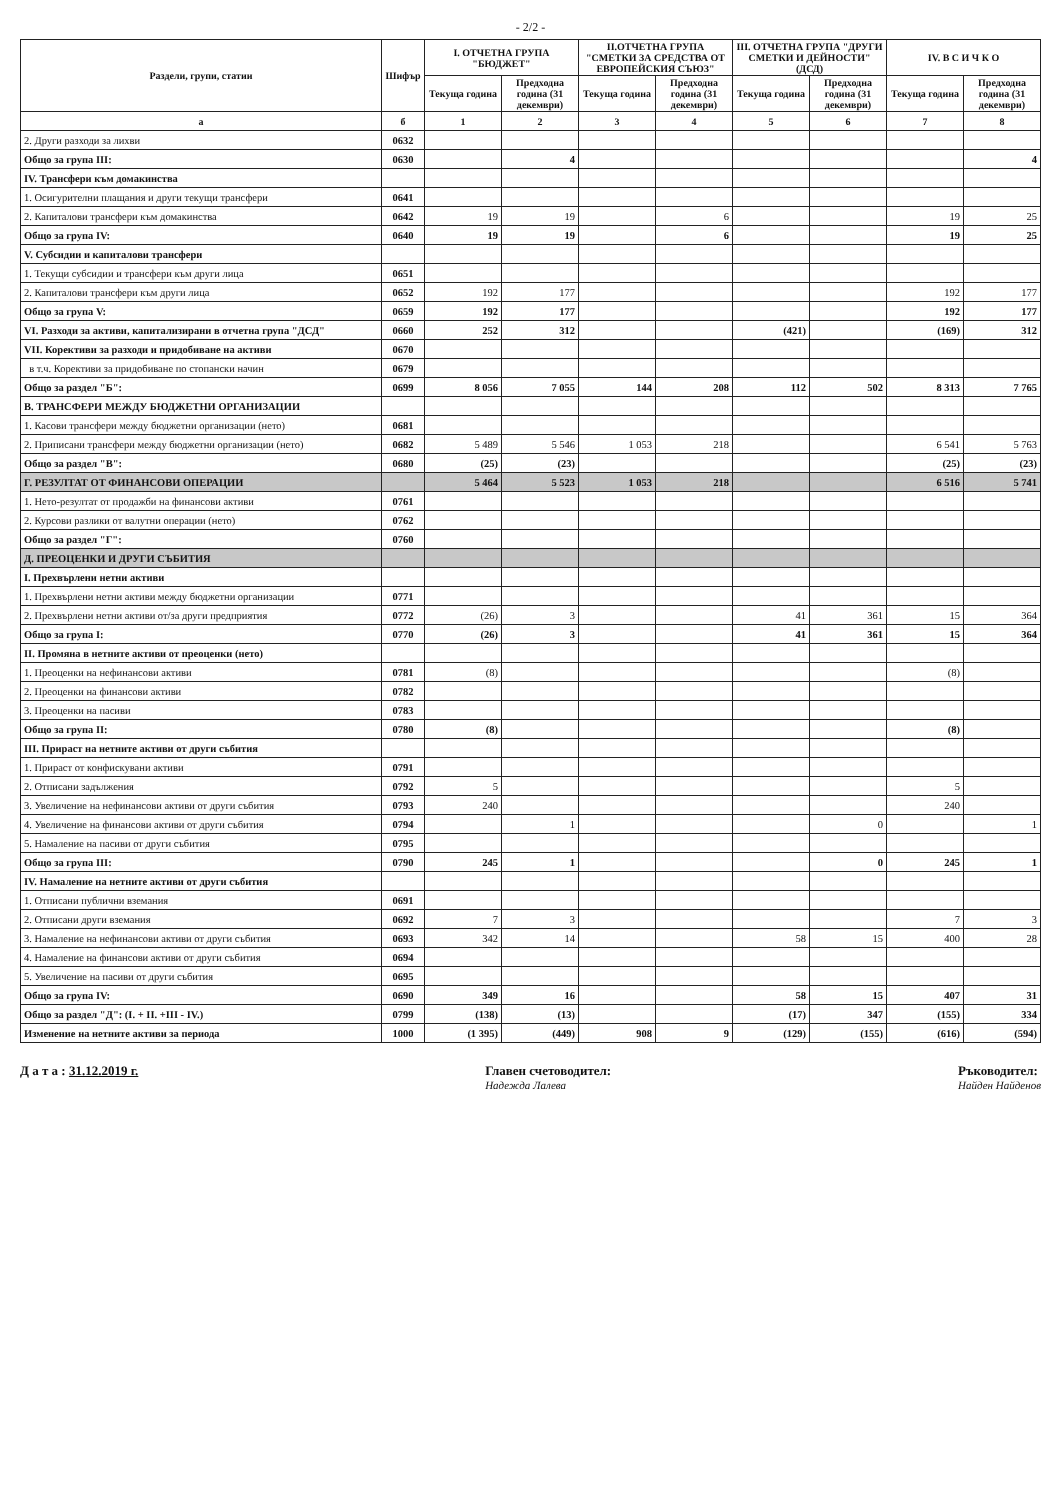- 2/2 -
| Раздели, групи, статии | Шифър | I. ОТЧЕТНА ГРУПА "БЮДЖЕТ" | | II.ОТЧЕТНА ГРУПА "СМЕТКИ ЗА СРЕДСТВА ОТ ЕВРОПЕЙСКИЯ СЪЮЗ" | | III. ОТЧЕТНА ГРУПА "ДРУГИ СМЕТКИ И ДЕЙНОСТИ" (ДСД) | | IV. В С И Ч К О | |
| --- | --- | --- | --- | --- | --- | --- | --- | --- | --- |
| | | Текуща година | Предходна година (31 декември) | Текуща година | Предходна година (31 декември) | Текуща година | Предходна година (31 декември) | Текуща година | Предходна година (31 декември) |
| а | б | 1 | 2 | 3 | 4 | 5 | 6 | 7 | 8 |
| 2. Други разходи за лихви | 0632 | | | | | | | | |
| Общо за група III: | 0630 | | 4 | | | | | | 4 |
| IV. Трансфери към домакинства | | | | | | | | | |
| 1. Осигурителни плащания и други текущи трансфери | 0641 | | | | | | | | |
| 2. Капиталови трансфери към домакинства | 0642 | 19 | 19 | | 6 | | | 19 | 25 |
| Общо за група IV: | 0640 | 19 | 19 | | 6 | | | 19 | 25 |
| V. Субсидии и капиталови трансфери | | | | | | | | | |
| 1. Текущи субсидии и трансфери към други лица | 0651 | | | | | | | | |
| 2. Капиталови трансфери към други лица | 0652 | 192 | 177 | | | | | 192 | 177 |
| Общо за група V: | 0659 | 192 | 177 | | | | | 192 | 177 |
| VI. Разходи за активи, капитализирани в отчетна група "ДСД" | 0660 | 252 | 312 | | | (421) | | (169) | 312 |
| VII. Корективи за разходи и придобиване на активи | 0670 | | | | | | | | |
| в т.ч. Корективи за придобиване по стопански начин | 0679 | | | | | | | | |
| Общо за раздел "Б": | 0699 | 8 056 | 7 055 | 144 | 208 | 112 | 502 | 8 313 | 7 765 |
| В. ТРАНСФЕРИ МЕЖДУ БЮДЖЕТНИ ОРГАНИЗАЦИИ | | | | | | | | | |
| 1. Касови трансфери между бюджетни организации (нето) | 0681 | | | | | | | | |
| 2. Приписани трансфери между бюджетни организации (нето) | 0682 | 5 489 | 5 546 | 1 053 | 218 | | | 6 541 | 5 763 |
| Общо за раздел "В": | 0680 | (25) | (23) | | | | | (25) | (23) |
| Г. РЕЗУЛТАТ ОТ ФИНАНСОВИ ОПЕРАЦИИ | | 5 464 | 5 523 | 1 053 | 218 | | | 6 516 | 5 741 |
| 1. Нето-резултат от продажби на финансови активи | 0761 | | | | | | | | |
| 2. Курсови разлики от валутни операции (нето) | 0762 | | | | | | | | |
| Общо за раздел "Г": | 0760 | | | | | | | | |
| Д. ПРЕОЦЕНКИ И ДРУГИ СЪБИТИЯ | | | | | | | | | |
| I. Прехвърлени нетни активи | | | | | | | | | |
| 1. Прехвърлени нетни активи между бюджетни организации | 0771 | | | | | | | | |
| 2. Прехвърлени нетни активи от/за други предприятия | 0772 | (26) | 3 | | | 41 | 361 | 15 | 364 |
| Общо за група I: | 0770 | (26) | 3 | | | 41 | 361 | 15 | 364 |
| II. Промяна в нетните активи от преоценки (нето) | | | | | | | | | |
| 1. Преоценки на нефинансови активи | 0781 | (8) | | | | | | (8) | |
| 2. Преоценки на финансови активи | 0782 | | | | | | | | |
| 3. Преоценки на пасиви | 0783 | | | | | | | | |
| Общо за група II: | 0780 | (8) | | | | | | (8) | |
| III. Прираст на нетните активи от други събития | | | | | | | | | |
| 1. Прираст от конфискувани активи | 0791 | | | | | | | | |
| 2. Отписани задължения | 0792 | 5 | | | | | | 5 | |
| 3. Увеличение на нефинансови активи от други събития | 0793 | 240 | | | | | | 240 | |
| 4. Увеличение на финансови активи от други събития | 0794 | | 1 | | | | 0 | | 1 |
| 5. Намаление на пасиви от други събития | 0795 | | | | | | | | |
| Общо за група III: | 0790 | 245 | 1 | | | | 0 | 245 | 1 |
| IV. Намаление на нетните активи от други събития | | | | | | | | | |
| 1. Отписани публични вземания | 0691 | | | | | | | | |
| 2. Отписани други вземания | 0692 | 7 | 3 | | | | | 7 | 3 |
| 3. Намаление на нефинансови активи от други събития | 0693 | 342 | 14 | | | 58 | 15 | 400 | 28 |
| 4. Намаление на финансови активи от други събития | 0694 | | | | | | | | |
| 5. Увеличение на пасиви от други събития | 0695 | | | | | | | | |
| Общо за група IV: | 0690 | 349 | 16 | | | 58 | 15 | 407 | 31 |
| Общо за раздел "Д": (I. + II. +III - IV.) | 0799 | (138) | (13) | | | (17) | 347 | (155) | 334 |
| Изменение на нетните активи за периода | 1000 | (1 395) | (449) | 908 | 9 | (129) | (155) | (616) | (594) |
Д а т а : 31.12.2019 г. Главен счетоводител:
Надежда Лалева
Ръководител:
Найден Найденов